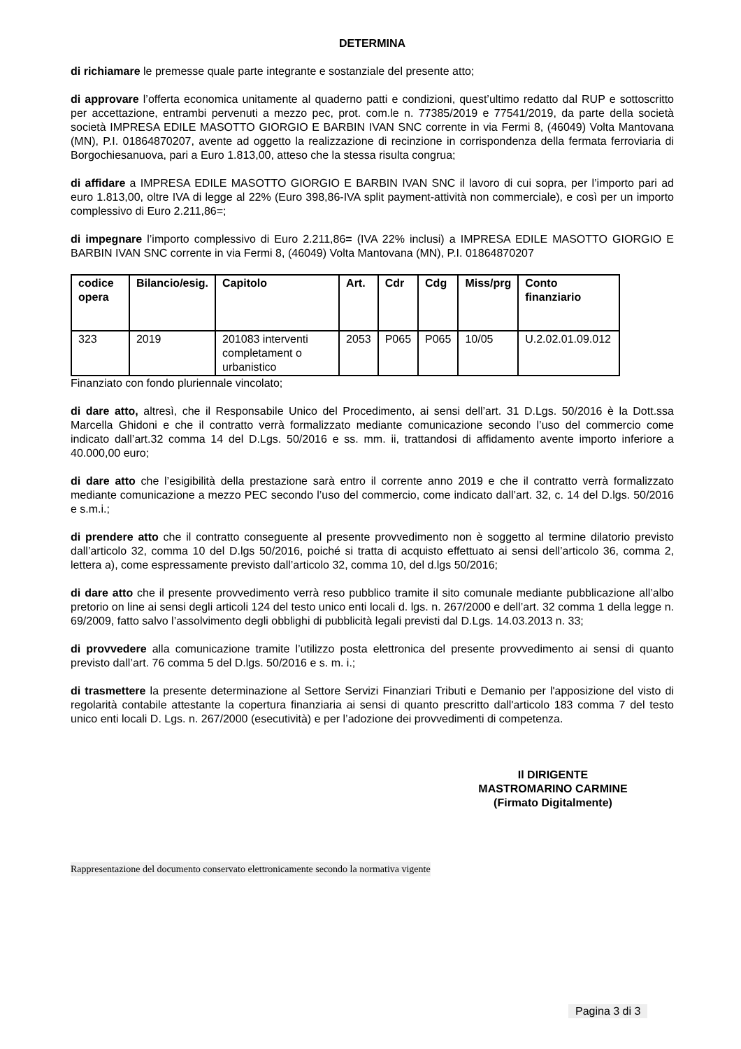DETERMINA
di richiamare le premesse quale parte integrante e sostanziale del presente atto;
di approvare l’offerta economica unitamente al quaderno patti e condizioni, quest’ultimo redatto dal RUP e sottoscritto per accettazione, entrambi pervenuti a mezzo pec, prot. com.le n. 77385/2019 e 77541/2019, da parte della società società IMPRESA EDILE MASOTTO GIORGIO E BARBIN IVAN SNC corrente in via Fermi 8, (46049) Volta Mantovana (MN), P.I. 01864870207, avente ad oggetto la realizzazione di recinzione in corrispondenza della fermata ferroviaria di Borgochiesanuova, pari a Euro 1.813,00, atteso che la stessa risulta congrua;
di affidare a IMPRESA EDILE MASOTTO GIORGIO E BARBIN IVAN SNC il lavoro di cui sopra, per l’importo pari ad euro 1.813,00, oltre IVA di legge al 22% (Euro 398,86-IVA split payment-attività non commerciale), e così per un importo complessivo di Euro 2.211,86=;
di impegnare l’importo complessivo di Euro 2.211,86= (IVA 22% inclusi) a IMPRESA EDILE MASOTTO GIORGIO E BARBIN IVAN SNC corrente in via Fermi 8, (46049) Volta Mantovana (MN), P.I. 01864870207
| codice opera | Bilancio/esig. | Capitolo | Art. | Cdr | Cdg | Miss/prg | Conto finanziario |
| --- | --- | --- | --- | --- | --- | --- | --- |
| 323 | 2019 | 201083 interventi completament o urbanistico | 2053 | P065 | P065 | 10/05 | U.2.02.01.09.012 |
Finanziato con fondo pluriennale vincolato;
di dare atto, altresì, che il Responsabile Unico del Procedimento, ai sensi dell’art. 31 D.Lgs. 50/2016 è la Dott.ssa Marcella Ghidoni e che il contratto verrà formalizzato mediante comunicazione secondo l’uso del commercio come indicato dall’art.32 comma 14 del D.Lgs. 50/2016 e ss. mm. ii, trattandosi di affidamento avente importo inferiore a 40.000,00 euro;
di dare atto che l’esigibilità della prestazione sarà entro il corrente anno 2019 e che il contratto verrà formalizzato mediante comunicazione a mezzo PEC secondo l’uso del commercio, come indicato dall’art. 32, c. 14 del D.lgs. 50/2016 e s.m.i.;
di prendere atto che il contratto conseguente al presente provvedimento non è soggetto al termine dilatorio previsto dall’articolo 32, comma 10 del D.lgs 50/2016, poiché si tratta di acquisto effettuato ai sensi dell’articolo 36, comma 2, lettera a), come espressamente previsto dall’articolo 32, comma 10, del d.lgs 50/2016;
di dare atto che il presente provvedimento verrà reso pubblico tramite il sito comunale mediante pubblicazione all’albo pretorio on line ai sensi degli articoli 124 del testo unico enti locali d. lgs. n. 267/2000 e dell’art. 32 comma 1 della legge n. 69/2009, fatto salvo l’assolvimento degli obblighi di pubblicità legali previsti dal D.Lgs. 14.03.2013 n. 33;
di provvedere alla comunicazione tramite l’utilizzo posta elettronica del presente provvedimento ai sensi di quanto previsto dall’art. 76 comma 5 del D.lgs. 50/2016 e s. m. i.;
di trasmettere la presente determinazione al Settore Servizi Finanziari Tributi e Demanio per l'apposizione del visto di regolarità contabile attestante la copertura finanziaria ai sensi di quanto prescritto dall'articolo 183 comma 7 del testo unico enti locali D. Lgs. n. 267/2000 (esecutività) e per l’adozione dei provvedimenti di competenza.
Il DIRIGENTE
MASTROMARINO CARMINE
(Firmato Digitalmente)
Rappresentazione del documento conservato elettronicamente secondo la normativa vigente
Pagina 3 di 3